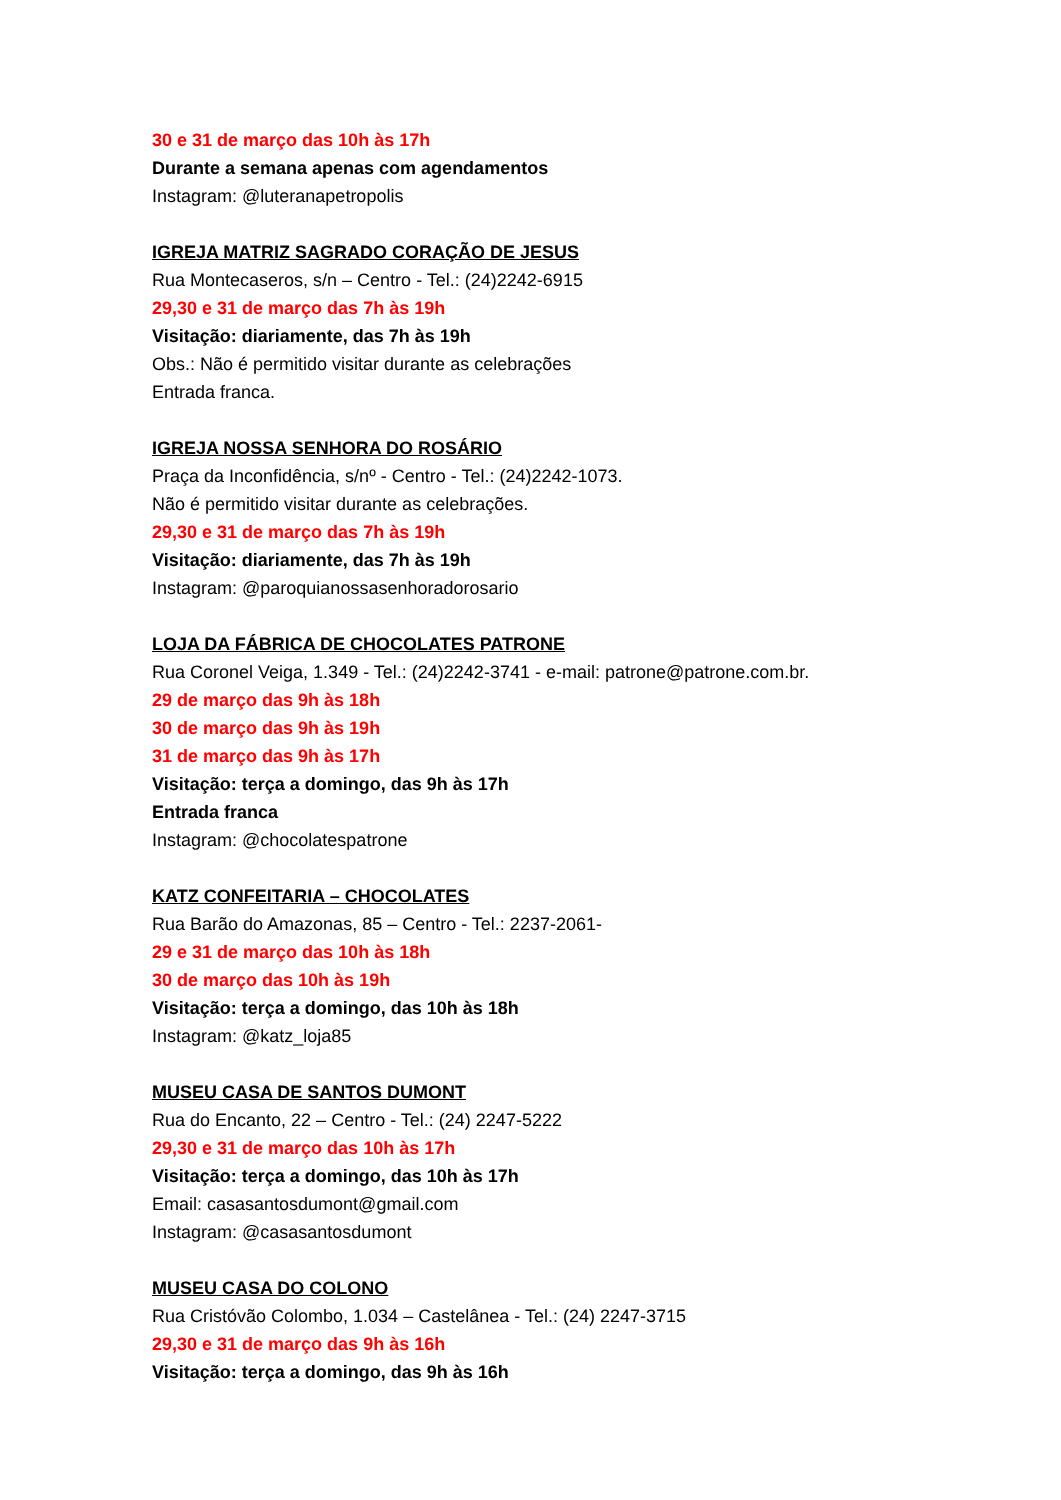30 e 31 de março das 10h às 17h
Durante a semana apenas com agendamentos
Instagram: @luteranapetropolis
IGREJA MATRIZ SAGRADO CORAÇÃO DE JESUS
Rua Montecaseros, s/n – Centro - Tel.: (24)2242-6915
29,30 e 31 de março das 7h às 19h
Visitação: diariamente, das 7h às 19h
Obs.: Não é permitido visitar durante as celebrações
Entrada franca.
IGREJA NOSSA SENHORA DO ROSÁRIO
Praça da Inconfidência, s/nº - Centro - Tel.: (24)2242-1073.
Não é permitido visitar durante as celebrações.
29,30 e 31 de março das 7h às 19h
Visitação: diariamente, das 7h às 19h
Instagram: @paroquianossasenhoradorosario
LOJA DA FÁBRICA DE CHOCOLATES PATRONE
Rua Coronel Veiga, 1.349 - Tel.: (24)2242-3741 - e-mail: patrone@patrone.com.br.
29 de março das 9h às 18h
30 de março das 9h às 19h
31 de março das 9h às 17h
Visitação: terça a domingo, das 9h às 17h
Entrada franca
Instagram: @chocolatespatrone
KATZ CONFEITARIA – CHOCOLATES
Rua Barão do Amazonas, 85 – Centro - Tel.: 2237-2061-
29 e 31 de março das 10h às 18h
30 de março das 10h às 19h
Visitação: terça a domingo, das 10h às 18h
Instagram: @katz_loja85
MUSEU CASA DE SANTOS DUMONT
Rua do Encanto, 22 – Centro - Tel.: (24) 2247-5222
29,30 e 31 de março das 10h às 17h
Visitação: terça a domingo, das 10h às 17h
Email: casasantosdumont@gmail.com
Instagram: @casasantosdumont
MUSEU CASA DO COLONO
Rua Cristóvão Colombo, 1.034 – Castelânea - Tel.: (24) 2247-3715
29,30 e 31 de março das 9h às 16h
Visitação: terça a domingo, das 9h às 16h